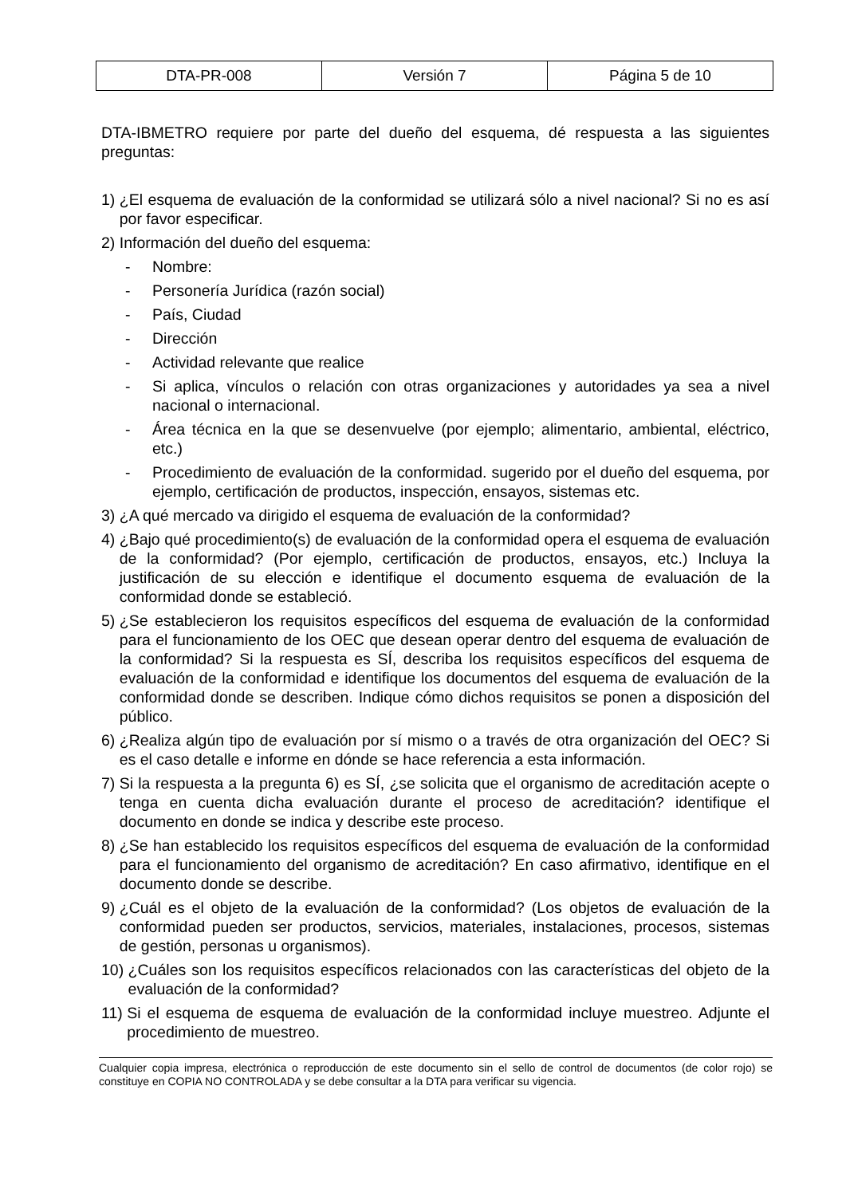| DTA-PR-008 | Versión 7 | Página 5 de 10 |
DTA-IBMETRO requiere por parte del dueño del esquema, dé respuesta a las siguientes preguntas:
1) ¿El esquema de evaluación de la conformidad se utilizará sólo a nivel nacional? Si no es así por favor especificar.
2) Información del dueño del esquema:
- Nombre:
- Personería Jurídica (razón social)
- País, Ciudad
- Dirección
- Actividad relevante que realice
- Si aplica, vínculos o relación con otras organizaciones y autoridades ya sea a nivel nacional o internacional.
- Área técnica en la que se desenvuelve (por ejemplo; alimentario, ambiental, eléctrico, etc.)
- Procedimiento de evaluación de la conformidad. sugerido por el dueño del esquema, por ejemplo, certificación de productos, inspección, ensayos, sistemas etc.
3) ¿A qué mercado va dirigido el esquema de evaluación de la conformidad?
4) ¿Bajo qué procedimiento(s) de evaluación de la conformidad opera el esquema de evaluación de la conformidad? (Por ejemplo, certificación de productos, ensayos, etc.) Incluya la justificación de su elección e identifique el documento esquema de evaluación de la conformidad donde se estableció.
5) ¿Se establecieron los requisitos específicos del esquema de evaluación de la conformidad para el funcionamiento de los OEC que desean operar dentro del esquema de evaluación de la conformidad? Si la respuesta es SÍ, describa los requisitos específicos del esquema de evaluación de la conformidad e identifique los documentos del esquema de evaluación de la conformidad donde se describen. Indique cómo dichos requisitos se ponen a disposición del público.
6) ¿Realiza algún tipo de evaluación por sí mismo o a través de otra organización del OEC? Si es el caso detalle e informe en dónde se hace referencia a esta información.
7) Si la respuesta a la pregunta 6) es SÍ, ¿se solicita que el organismo de acreditación acepte o tenga en cuenta dicha evaluación durante el proceso de acreditación? identifique el documento en donde se indica y describe este proceso.
8) ¿Se han establecido los requisitos específicos del esquema de evaluación de la conformidad para el funcionamiento del organismo de acreditación? En caso afirmativo, identifique en el documento donde se describe.
9) ¿Cuál es el objeto de la evaluación de la conformidad? (Los objetos de evaluación de la conformidad pueden ser productos, servicios, materiales, instalaciones, procesos, sistemas de gestión, personas u organismos).
10) ¿Cuáles son los requisitos específicos relacionados con las características del objeto de la evaluación de la conformidad?
11) Si el esquema de esquema de evaluación de la conformidad incluye muestreo. Adjunte el procedimiento de muestreo.
Cualquier copia impresa, electrónica o reproducción de este documento sin el sello de control de documentos (de color rojo) se constituye en COPIA NO CONTROLADA y se debe consultar a la DTA para verificar su vigencia.